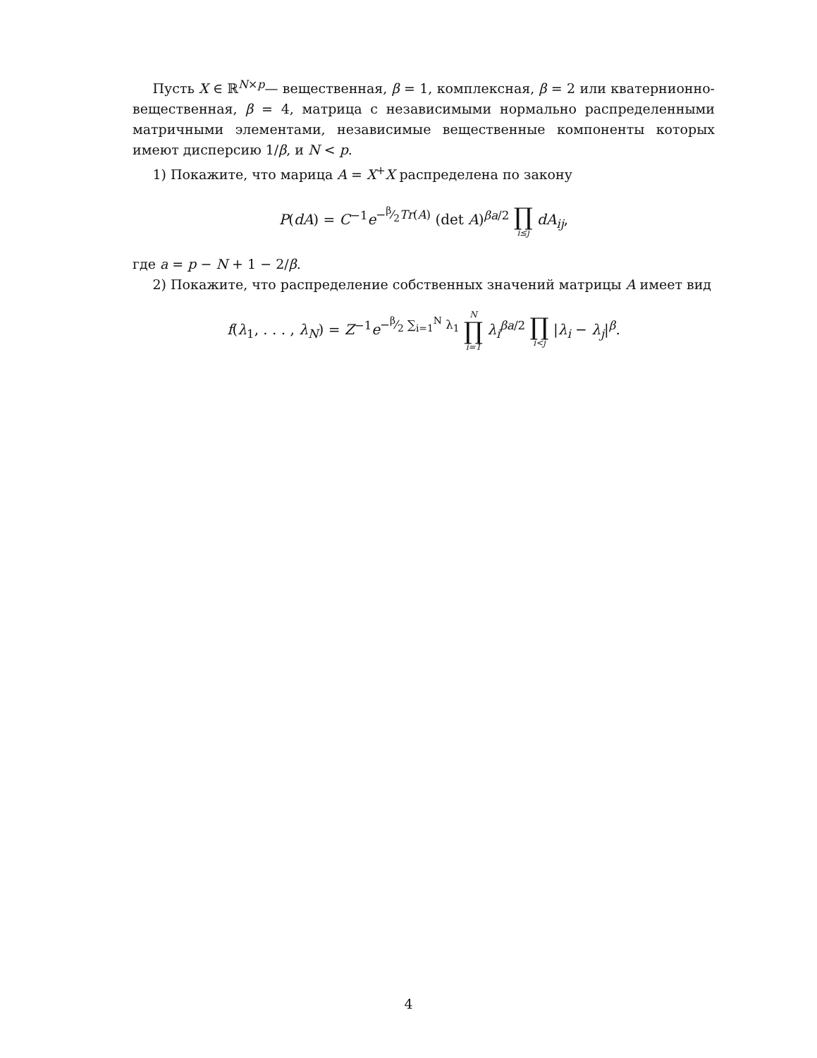Пусть X ∈ ℝ<sup>N×p</sup>— вещественная, β = 1, комплексная, β = 2 или кватернионно-вещественная, β = 4, матрица с независимыми нормально распределенными матричными элементами, независимые вещественные компоненты которых имеют дисперсию 1/β, и N < p.
1) Покажите, что марица A = X<sup>+</sup>X распределена по закону
P(dA) = C<sup>−1</sup>e<sup>−β⁄2Tr(A)</sup> (det A)<sup>βa/2</sup> ∏ i≤j dA<sub>ij</sub>,
где a = p − N + 1 − 2/β.
2) Покажите, что распределение собственных значений матрицы A имеет вид
f(λ<sub>1</sub>, . . . , λ<sub>N</sub>) = Z<sup>−1</sup>e<sup>−β⁄2 ∑<sub>i=1</sub><sup>N</sup> λ<sub>1</sub></sup> N ∏ i=1 λ<sub>i</sub><sup>βa/2</sup> ∏ i<j |λ<sub>i</sub> − λ<sub>j</sub>|<sup>β</sup>.
4